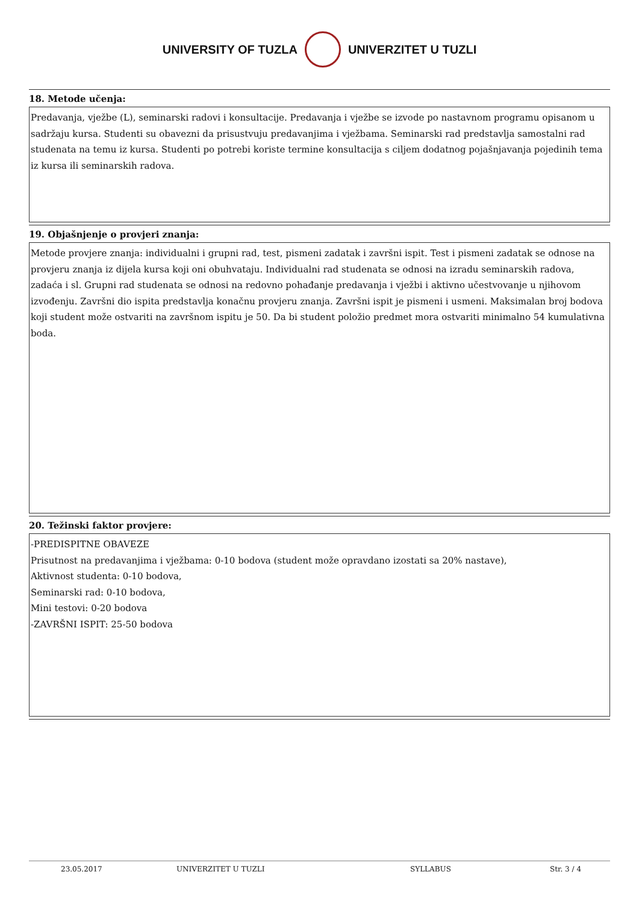UNIVERSITY OF TUZLA UNIVERZITET U TUZLI
18. Metode učenja:
Predavanja, vježbe (L), seminarski radovi i konsultacije. Predavanja i vježbe se izvode po nastavnom programu opisanom u sadržaju kursa. Studenti su obavezni da prisustvuju predavanjima i vježbama. Seminarski rad predstavlja samostalni rad studenata na temu iz kursa. Studenti po potrebi koriste termine konsultacija s ciljem dodatnog pojašnjavanja pojedinih tema iz kursa ili seminarskih radova.
19. Objašnjenje o provjeri znanja:
Metode provjere znanja: individualni i grupni rad, test, pismeni zadatak i završni ispit. Test i pismeni zadatak se odnose na provjeru znanja iz dijela kursa koji oni obuhvataju. Individualni rad studenata se odnosi na izradu seminarskih radova, zadaća i sl. Grupni rad studenata se odnosi na redovno pohađanje predavanja i vježbi i aktivno učestvovanje u njihovom izvođenju. Završni dio ispita predstavlja konačnu provjeru znanja. Završni ispit je pismeni i usmeni. Maksimalan broj bodova koji student može ostvariti na završnom ispitu je 50. Da bi student položio predmet mora ostvariti minimalno 54 kumulativna boda.
20. Težinski faktor provjere:
-PREDISPITNE OBAVEZE
Prisutnost na predavanjima i vježbama: 0-10 bodova (student može opravdano izostati sa 20% nastave),
Aktivnost studenta: 0-10 bodova,
Seminarski rad: 0-10 bodova,
Mini testovi: 0-20 bodova
-ZAVRŠNI ISPIT: 25-50 bodova
23.05.2017 UNIVERZITET U TUZLI SYLLABUS Str. 3 / 4